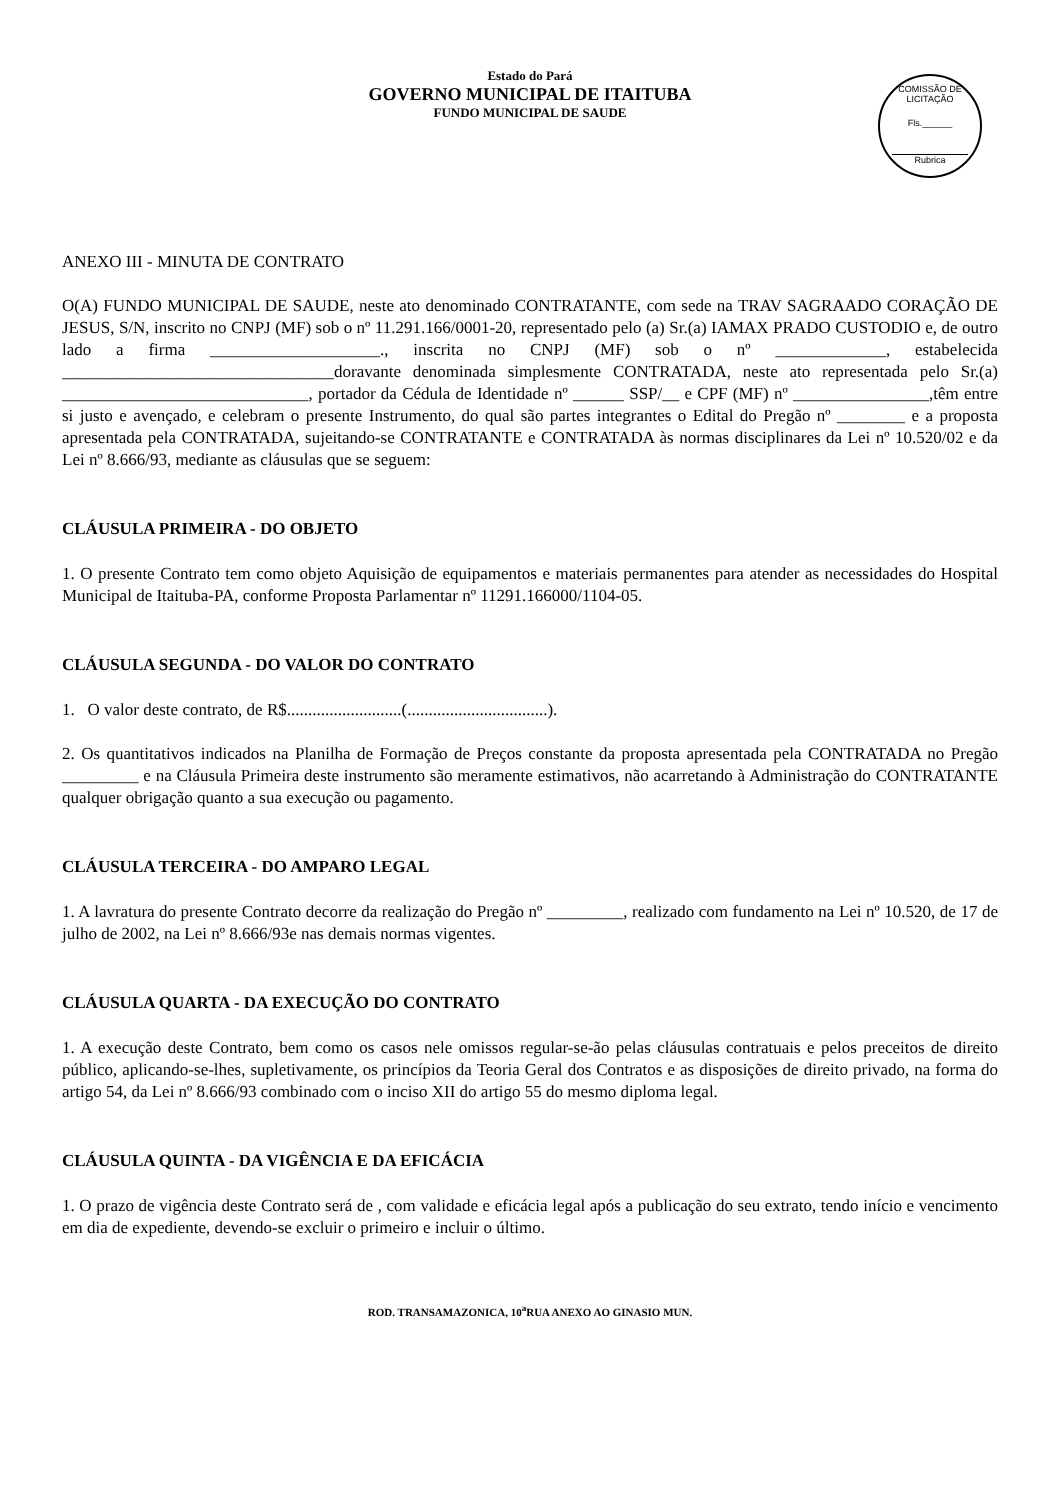Estado do Pará
GOVERNO MUNICIPAL DE ITAITUBA
FUNDO MUNICIPAL DE SAUDE
COMISSÃO DE LICITAÇÃO
Fls.______
Rubrica
ANEXO III - MINUTA DE CONTRATO
O(A) FUNDO MUNICIPAL DE SAUDE, neste ato denominado CONTRATANTE, com sede na TRAV SAGRAADO CORAÇÃO DE JESUS, S/N, inscrito no CNPJ (MF) sob o nº 11.291.166/0001-20, representado pelo (a) Sr.(a) IAMAX PRADO CUSTODIO e, de outro lado a firma ____________________., inscrita no CNPJ (MF) sob o nº _____________, estabelecida ________________________________doravante denominada simplesmente CONTRATADA, neste ato representada pelo Sr.(a) _____________________________, portador da Cédula de Identidade nº ______ SSP/__ e CPF (MF) nº ________________,têm entre si justo e avençado, e celebram o presente Instrumento, do qual são partes integrantes o Edital do Pregão nº ________ e a proposta apresentada pela CONTRATADA, sujeitando-se CONTRATANTE e CONTRATADA às normas disciplinares da Lei nº 10.520/02 e da Lei nº 8.666/93, mediante as cláusulas que se seguem:
CLÁUSULA PRIMEIRA - DO OBJETO
1. O presente Contrato tem como objeto Aquisição de equipamentos e materiais permanentes para atender as necessidades do Hospital Municipal de Itaituba-PA, conforme Proposta Parlamentar nº 11291.166000/1104-05.
CLÁUSULA SEGUNDA - DO VALOR DO CONTRATO
1. O valor deste contrato, de R$...........................(.................................).
2. Os quantitativos indicados na Planilha de Formação de Preços constante da proposta apresentada pela CONTRATADA no Pregão _________ e na Cláusula Primeira deste instrumento são meramente estimativos, não acarretando à Administração do CONTRATANTE qualquer obrigação quanto a sua execução ou pagamento.
CLÁUSULA TERCEIRA - DO AMPARO LEGAL
1. A lavratura do presente Contrato decorre da realização do Pregão nº _________, realizado com fundamento na Lei nº 10.520, de 17 de julho de 2002, na Lei nº 8.666/93e nas demais normas vigentes.
CLÁUSULA QUARTA - DA EXECUÇÃO DO CONTRATO
1. A execução deste Contrato, bem como os casos nele omissos regular-se-ão pelas cláusulas contratuais e pelos preceitos de direito público, aplicando-se-lhes, supletivamente, os princípios da Teoria Geral dos Contratos e as disposições de direito privado, na forma do artigo 54, da Lei nº 8.666/93 combinado com o inciso XII do artigo 55 do mesmo diploma legal.
CLÁUSULA QUINTA - DA VIGÊNCIA E DA EFICÁCIA
1. O prazo de vigência deste Contrato será de , com validade e eficácia legal após a publicação do seu extrato, tendo início e vencimento em dia de expediente, devendo-se excluir o primeiro e incluir o último.
ROD. TRANSAMAZONICA, 10<sup>a</sup>RUA ANEXO AO GINASIO MUN.